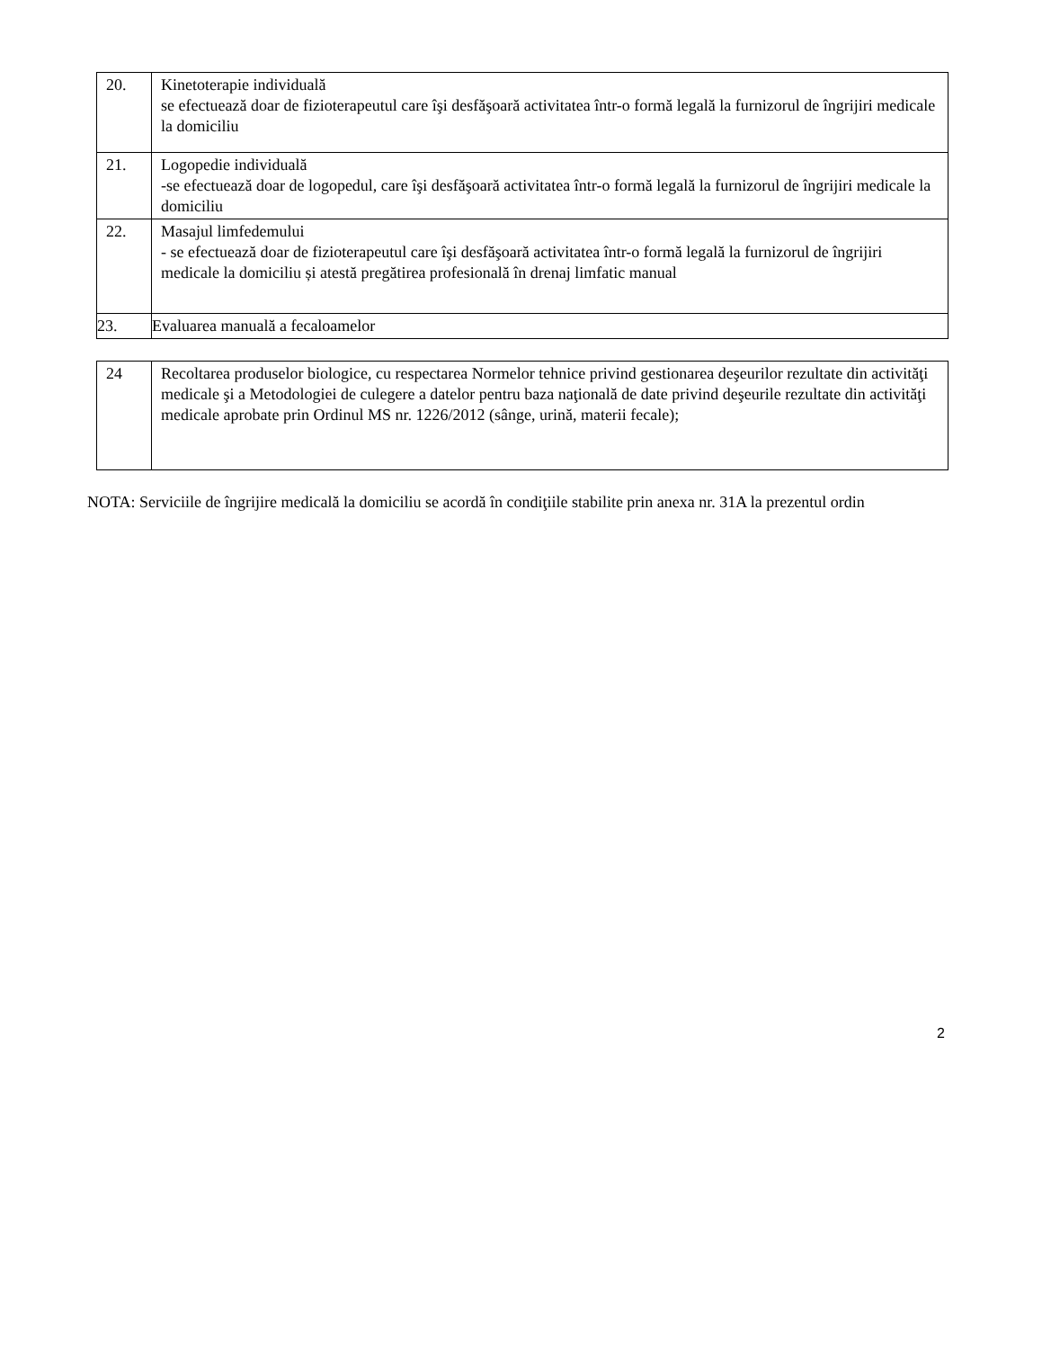| 20. | Kinetoterapie individuală se efectuează doar de fizioterapeutul care îşi desfăşoară activitatea într-o formă legală la furnizorul de îngrijiri medicale la domiciliu |
| 21. | Logopedie individuală -se efectuează doar de logopedul, care îşi desfăşoară activitatea într-o formă legală la furnizorul de îngrijiri medicale la domiciliu |
| 22. | Masajul limfedemului - se efectuează doar de fizioterapeutul care îşi desfăşoară activitatea într-o formă legală la furnizorul de îngrijiri medicale la domiciliu și atestă pregătirea profesională în drenaj limfatic manual |
| 23. | Evaluarea manuală a fecaloamelor |
| 24 | Recoltarea produselor biologice, cu respectarea Normelor tehnice privind gestionarea deşeurilor rezultate din activităţi medicale şi a Metodologiei de culegere a datelor pentru baza naţională de date privind deşeurile rezultate din activităţi medicale aprobate prin Ordinul MS nr. 1226/2012 (sânge, urină, materii fecale); |
NOTA: Serviciile de îngrijire medicală la domiciliu se acordă în condiţiile stabilite prin anexa nr. 31A la prezentul ordin
2